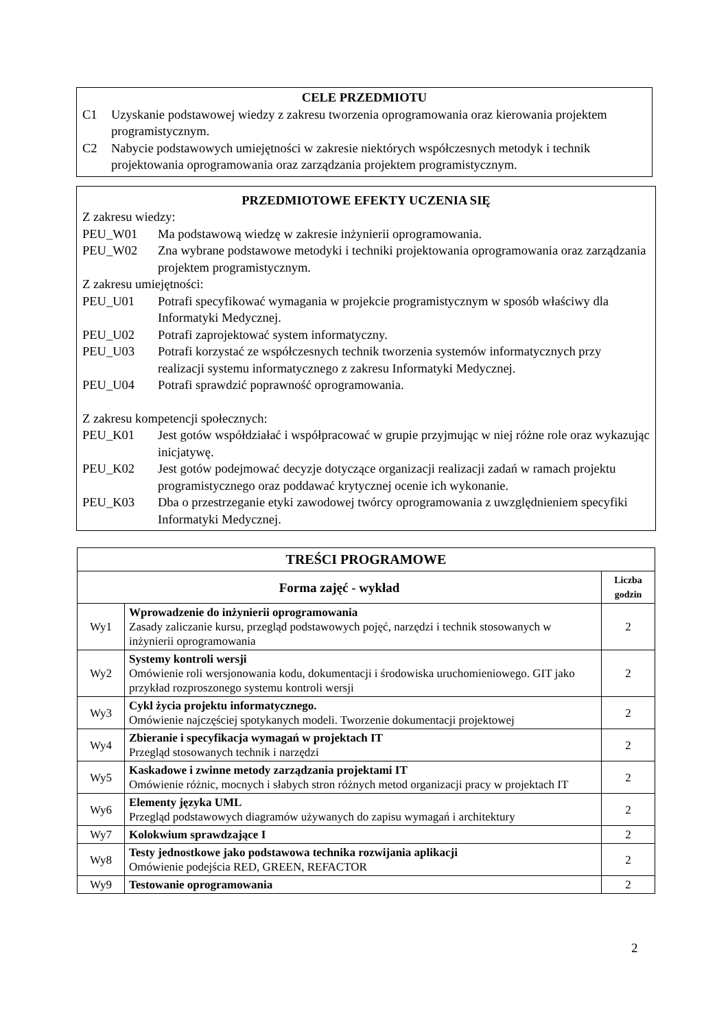CELE PRZEDMIOTU
C1 Uzyskanie podstawowej wiedzy z zakresu tworzenia oprogramowania oraz kierowania projektem programistycznym.
C2 Nabycie podstawowych umiejętności w zakresie niektórych współczesnych metodyk i technik projektowania oprogramowania oraz zarządzania projektem programistycznym.
PRZEDMIOTOWE EFEKTY UCZENIA SIĘ
Z zakresu wiedzy:
PEU_W01 Ma podstawową wiedzę w zakresie inżynierii oprogramowania.
PEU_W02 Zna wybrane podstawowe metodyki i techniki projektowania oprogramowania oraz zarządzania projektem programistycznym.
Z zakresu umiejętności:
PEU_U01 Potrafi specyfikować wymagania w projekcie programistycznym w sposób właściwy dla Informatyki Medycznej.
PEU_U02 Potrafi zaprojektować system informatyczny.
PEU_U03 Potrafi korzystać ze współczesnych technik tworzenia systemów informatycznych przy realizacji systemu informatycznego z zakresu Informatyki Medycznej.
PEU_U04 Potrafi sprawdzić poprawność oprogramowania.
Z zakresu kompetencji społecznych:
PEU_K01 Jest gotów współdziałać i współpracować w grupie przyjmując w niej różne role oraz wykazując inicjatywę.
PEU_K02 Jest gotów podejmować decyzje dotyczące organizacji realizacji zadań w ramach projektu programistycznego oraz poddawać krytycznej ocenie ich wykonanie.
PEU_K03 Dba o przestrzeganie etyki zawodowej twórcy oprogramowania z uwzględnieniem specyfiki Informatyki Medycznej.
| TREŚCI PROGRAMOWE | | |
| --- | --- | --- |
| Forma zajęć - wykład | | Liczba godzin |
| Wy1 | Wprowadzenie do inżynierii oprogramowania Zasady zaliczanie kursu, przegląd podstawowych pojęć, narzędzi i technik stosowanych w inżynierii oprogramowania | 2 |
| Wy2 | Systemy kontroli wersji Omówienie roli wersjonowania kodu, dokumentacji i środowiska uruchomieniowego. GIT jako przykład rozproszonego systemu kontroli wersji | 2 |
| Wy3 | Cykl życia projektu informatycznego. Omówienie najczęściej spotykanych modeli. Tworzenie dokumentacji projektowej | 2 |
| Wy4 | Zbieranie i specyfikacja wymagań w projektach IT Przegląd stosowanych technik i narzędzi | 2 |
| Wy5 | Kaskadowe i zwinne metody zarządzania projektami IT Omówienie różnic, mocnych i słabych stron różnych metod organizacji pracy w projektach IT | 2 |
| Wy6 | Elementy języka UML Przegląd podstawowych diagramów używanych do zapisu wymagań i architektury | 2 |
| Wy7 | Kolokwium sprawdzające I | 2 |
| Wy8 | Testy jednostkowe jako podstawowa technika rozwijania aplikacji Omówienie podejścia RED, GREEN, REFACTOR | 2 |
| Wy9 | Testowanie oprogramowania | 2 |
2